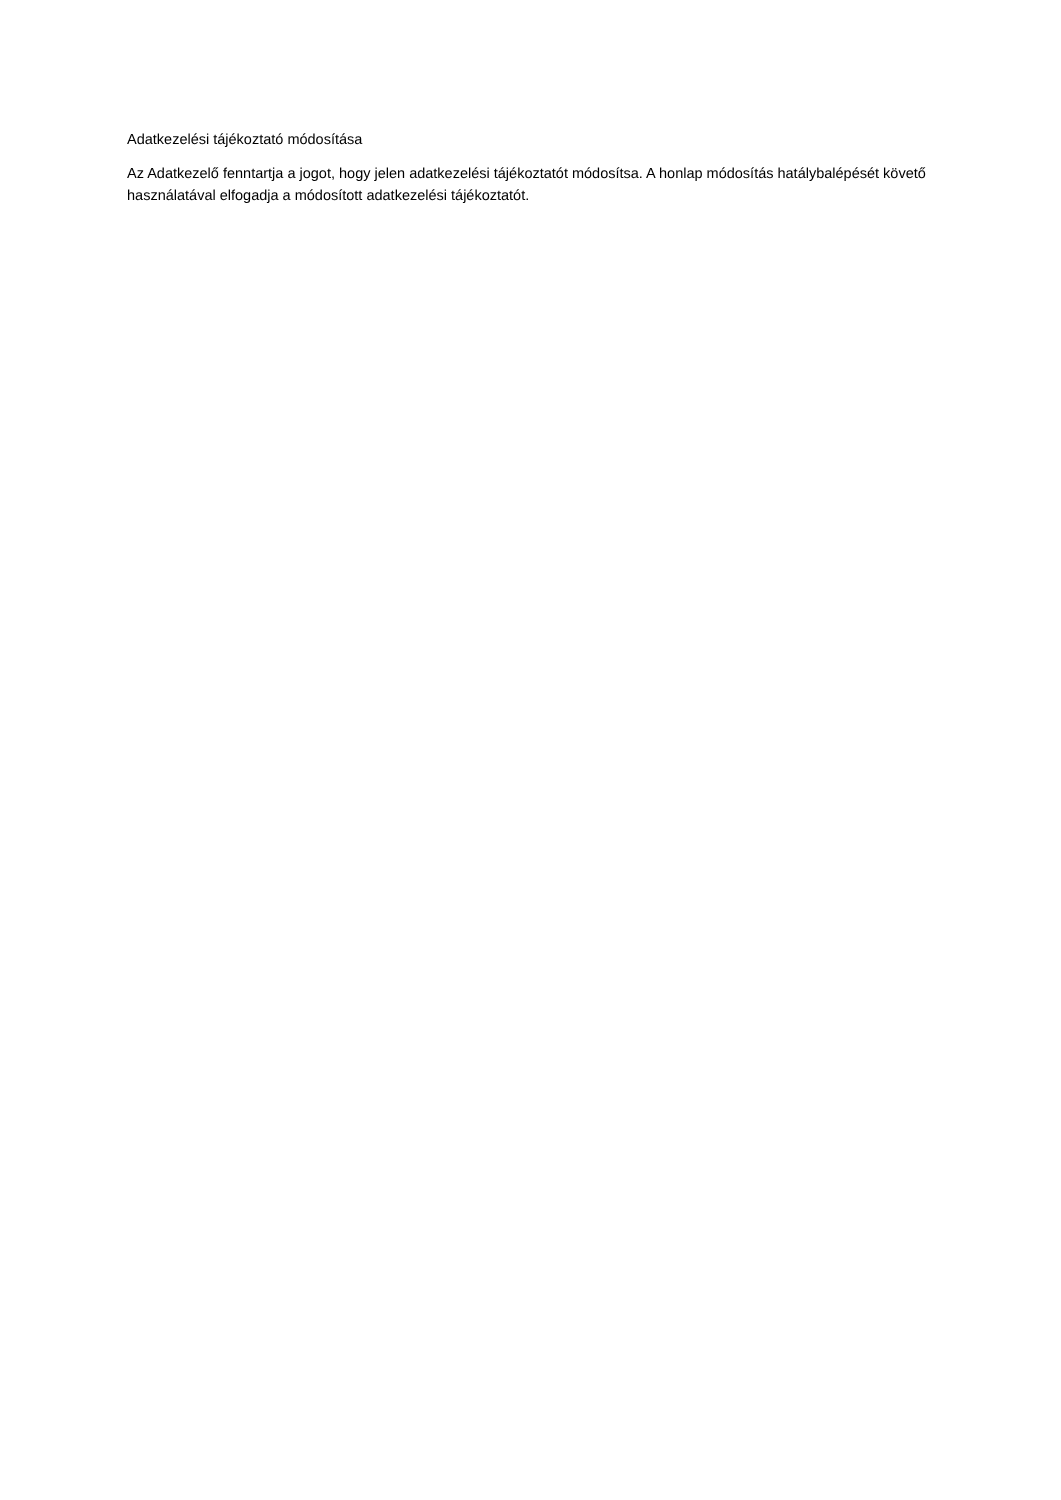Adatkezelési tájékoztató módosítása
Az Adatkezelő fenntartja a jogot, hogy jelen adatkezelési tájékoztatót módosítsa. A honlap módosítás hatálybalépését követő használatával elfogadja a módosított adatkezelési tájékoztatót.